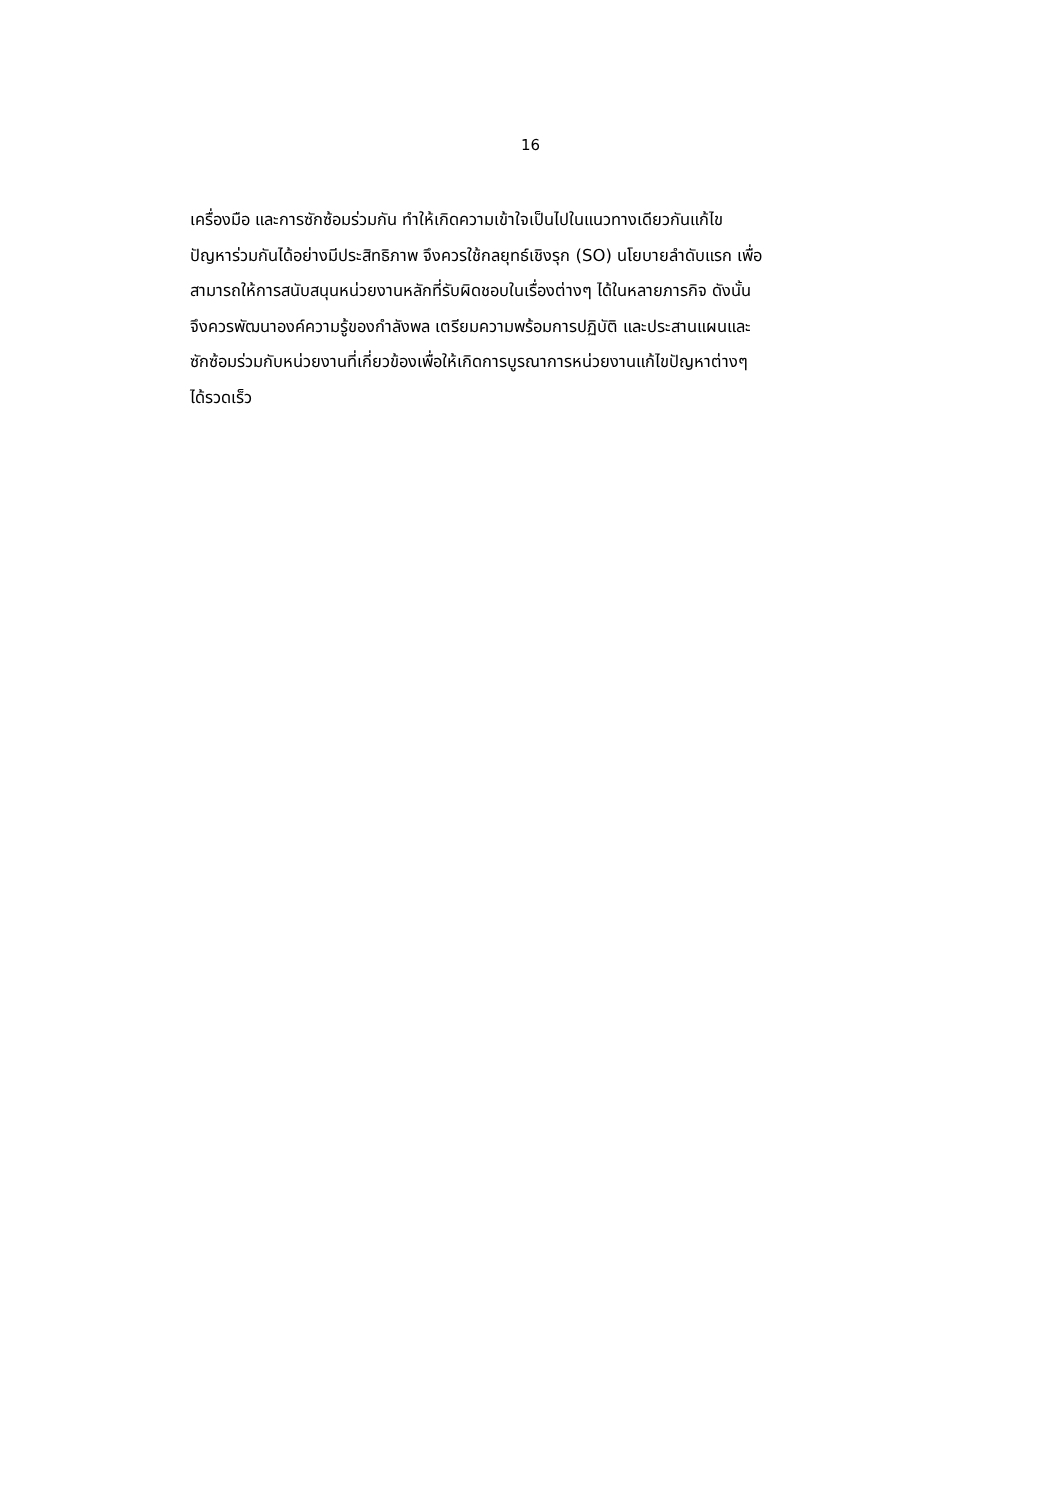16
เครื่องมือ และการซักซ้อมร่วมกัน ทำให้เกิดความเข้าใจเป็นไปในแนวทางเดียวกันแก้ไข
ปัญหาร่วมกันได้อย่างมีประสิทธิภาพ จึงควรใช้กลยุทธ์เชิงรุก (SO) นโยบายลำดับแรก เพื่อ
สามารถให้การสนับสนุนหน่วยงานหลักที่รับผิดชอบในเรื่องต่างๆ ได้ในหลายภารกิจ ดังนั้น
จึงควรพัฒนาองค์ความรู้ของกำลังพล เตรียมความพร้อมการปฏิบัติ และประสานแผนและ
ซักซ้อมร่วมกับหน่วยงานที่เกี่ยวข้องเพื่อให้เกิดการบูรณาการหน่วยงานแก้ไขปัญหาต่างๆ
ได้รวดเร็ว